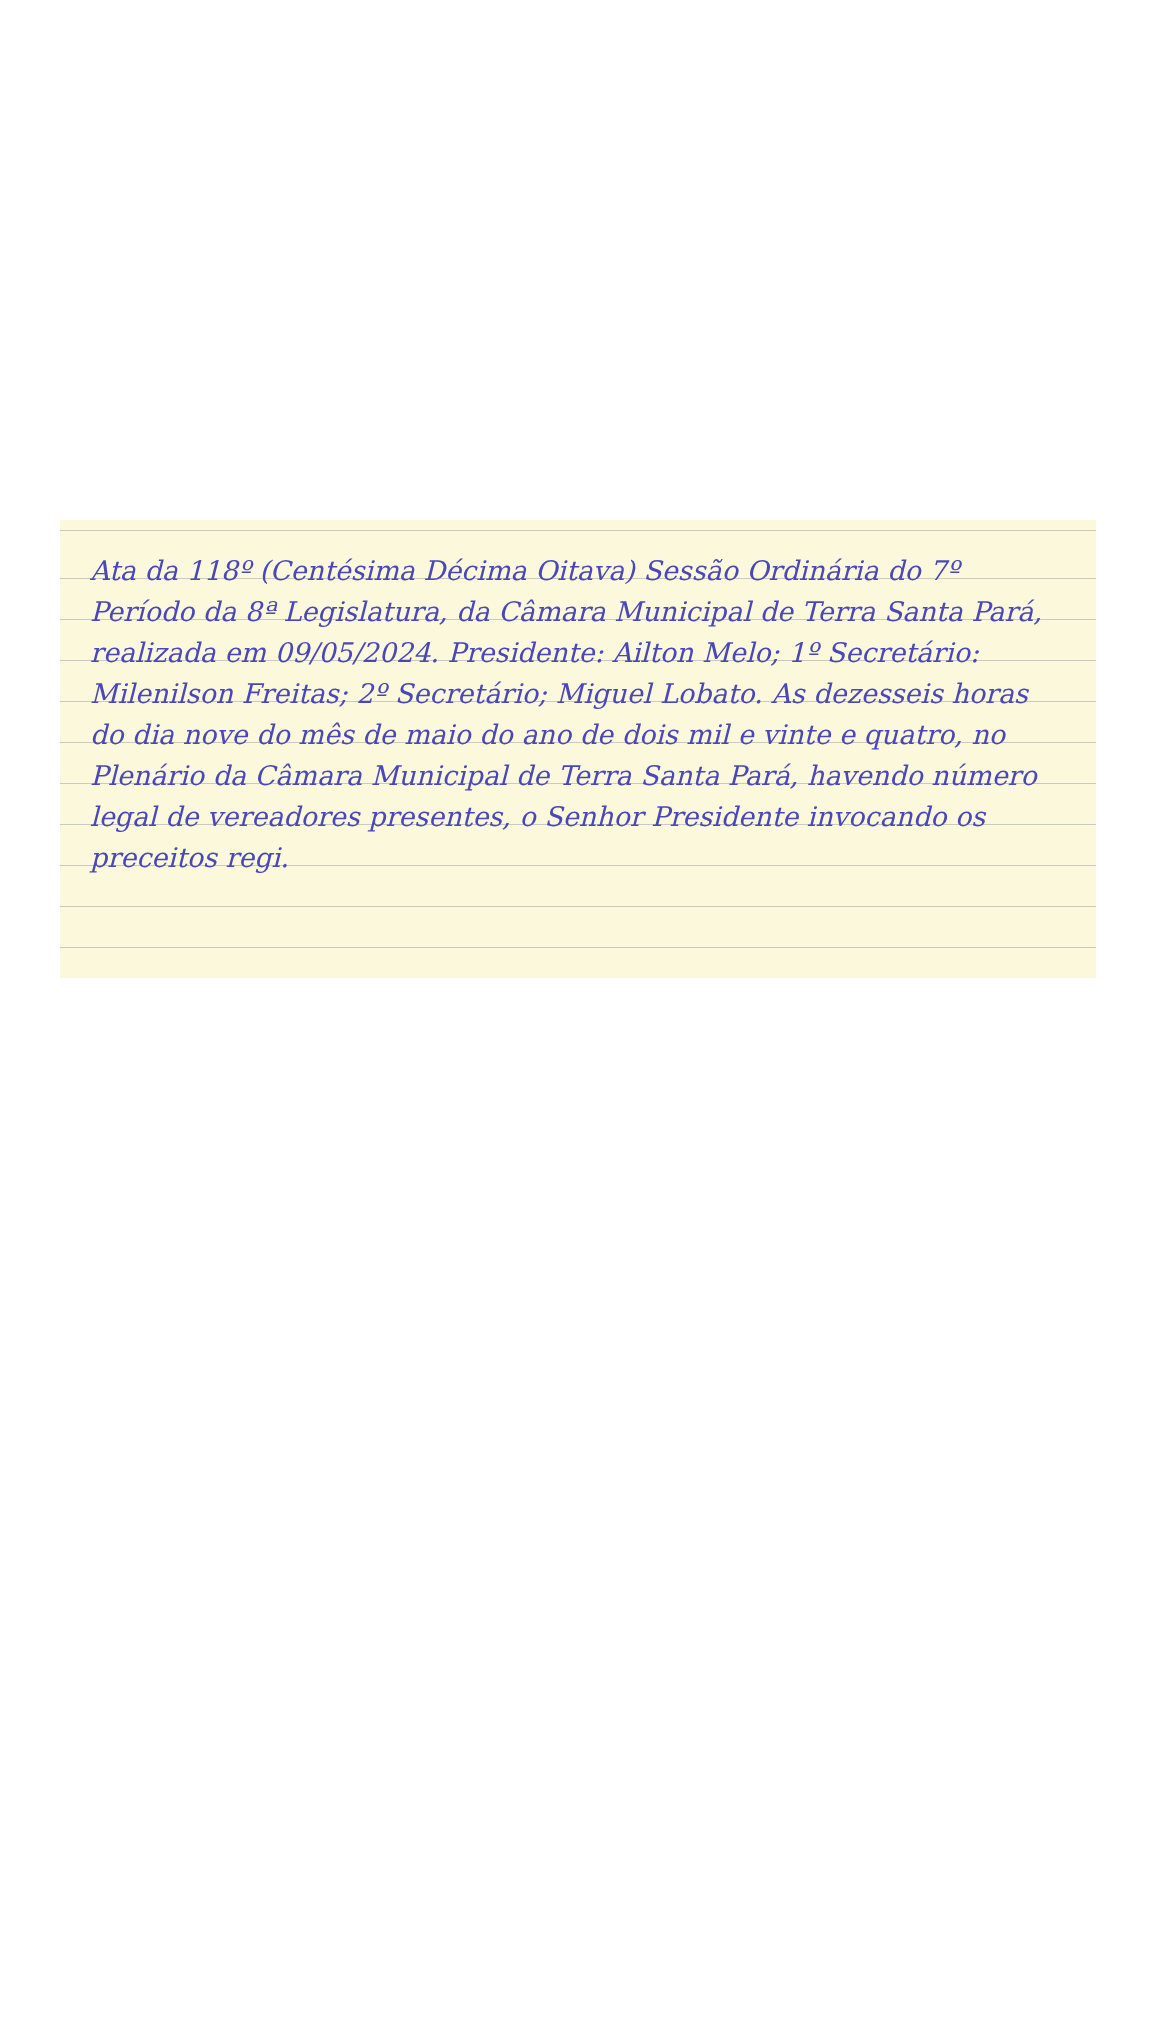Ata da 118º (Centésima Décima Oitava) Sessão Ordinária do 7º Período da 8ª Legislatura, da Câmara Municipal de Terra Santa Pará, realizada em 09/05/2024. Presidente: Ailton Melo; 1º Secretário: Milenilson Freitas; 2º Secretário; Miguel Lobato. As dezesseis horas do dia nove do mês de maio do ano de dois mil e vinte e quatro, no Plenário da Câmara Municipal de Terra Santa Pará, havendo número legal de vereadores presentes, o Senhor Presidente invocando os preceitos regi.